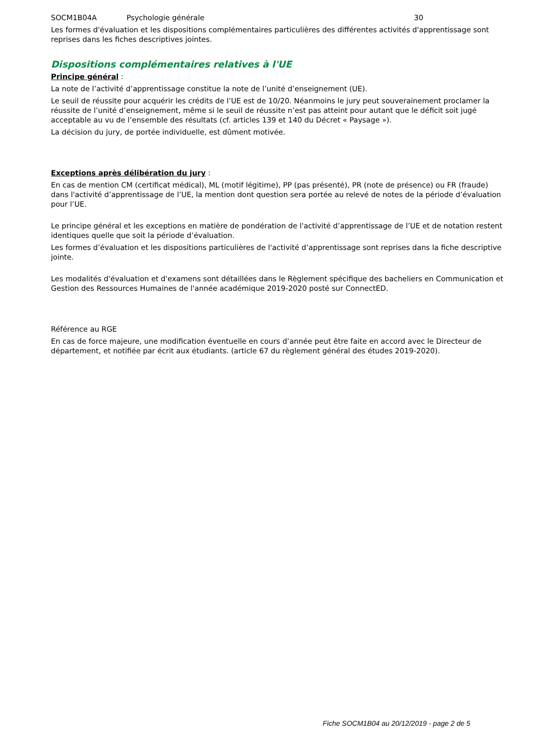SOCM1B04A Psychologie générale 30
Les formes d'évaluation et les dispositions complémentaires particulières des différentes activités d'apprentissage sont reprises dans les fiches descriptives jointes.
Dispositions complémentaires relatives à l'UE
Principe général :
La note de l’activité d’apprentissage constitue la note de l’unité d’enseignement (UE).
Le seuil de réussite pour acquérir les crédits de l’UE est de 10/20. Néanmoins le jury peut souverainement proclamer la réussite de l’unité d’enseignement, même si le seuil de réussite n’est pas atteint pour autant que le déficit soit jugé acceptable au vu de l’ensemble des résultats (cf. articles 139 et 140 du Décret « Paysage »).
La décision du jury, de portée individuelle, est dûment motivée.
Exceptions après délibération du jury :
En cas de mention CM (certificat médical), ML (motif légitime), PP (pas présenté), PR (note de présence) ou FR (fraude) dans l'activité d’apprentissage de l’UE, la mention dont question sera portée au relevé de notes de la période d’évaluation pour l’UE.
Le principe général et les exceptions en matière de pondération de l'activité d’apprentissage de l’UE et de notation restent identiques quelle que soit la période d’évaluation.
Les formes d’évaluation et les dispositions particulières de l'activité d’apprentissage sont reprises dans la fiche descriptive jointe.
Les modalités d'évaluation et d'examens sont détaillées dans le Règlement spécifique des bacheliers en Communication et Gestion des Ressources Humaines de l'année académique 2019-2020 posté sur ConnectED.
Référence au RGE
En cas de force majeure, une modification éventuelle en cours d’année peut être faite en accord avec le Directeur de département, et notifiée par écrit aux étudiants. (article 67 du règlement général des études 2019-2020).
Fiche SOCM1B04 au 20/12/2019 - page 2 de 5